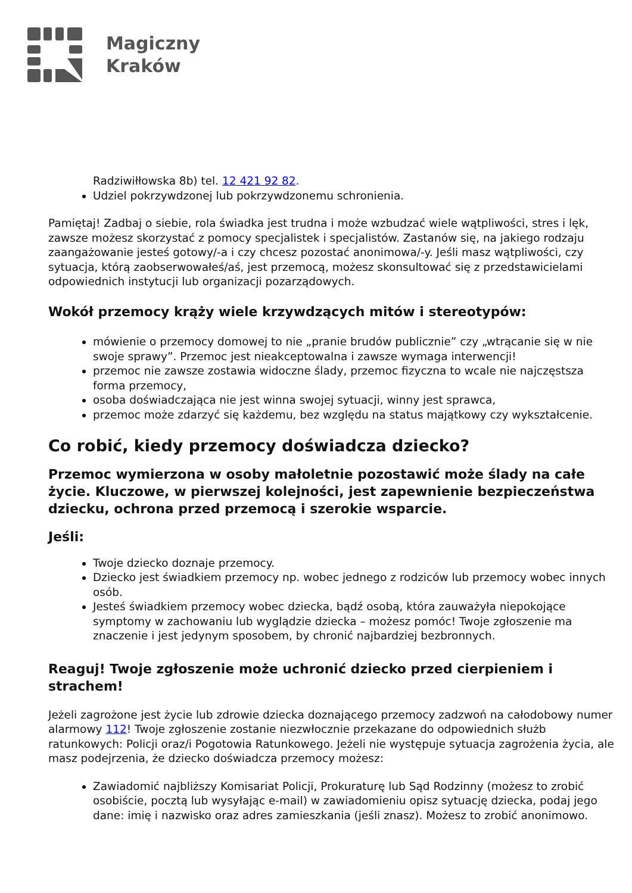Magiczny
Kraków
Radziwiłłowska 8b) tel. 12 421 92 82.
Udziel pokrzywdzonej lub pokrzywdzonemu schronienia.
Pamiętaj! Zadbaj o siebie, rola świadka jest trudna i może wzbudzać wiele wątpliwości, stres i lęk, zawsze możesz skorzystać z pomocy specjalistek i specjalistów. Zastanów się, na jakiego rodzaju zaangażowanie jesteś gotowy/-a i czy chcesz pozostać anonimowa/-y. Jeśli masz wątpliwości, czy sytuacja, którą zaobserwowałeś/aś, jest przemocą, możesz skonsultować się z przedstawicielami odpowiednich instytucji lub organizacji pozarządowych.
Wokół przemocy krąży wiele krzywdzących mitów i stereotypów:
mówienie o przemocy domowej to nie „pranie brudów publicznie” czy „wtrącanie się w nie swoje sprawy”. Przemoc jest nieakceptowalna i zawsze wymaga interwencji!
przemoc nie zawsze zostawia widoczne ślady, przemoc fizyczna to wcale nie najczęstsza forma przemocy,
osoba doświadczająca nie jest winna swojej sytuacji, winny jest sprawca,
przemoc może zdarzyć się każdemu, bez względu na status majątkowy czy wykształcenie.
Co robić, kiedy przemocy doświadcza dziecko?
Przemoc wymierzona w osoby małoletnie pozostawić może ślady na całe życie. Kluczowe, w pierwszej kolejności, jest zapewnienie bezpieczeństwa dziecku, ochrona przed przemocą i szerokie wsparcie.
Jeśli:
Twoje dziecko doznaje przemocy.
Dziecko jest świadkiem przemocy np. wobec jednego z rodziców lub przemocy wobec innych osób.
Jesteś świadkiem przemocy wobec dziecka, bądź osobą, która zauważyła niepokojące symptomy w zachowaniu lub wyglądzie dziecka – możesz pomóc! Twoje zgłoszenie ma znaczenie i jest jedynym sposobem, by chronić najbardziej bezbronnych.
Reaguj! Twoje zgłoszenie może uchronić dziecko przed cierpieniem i strachem!
Jeżeli zagrożone jest życie lub zdrowie dziecka doznającego przemocy zadzwoń na całodobowy numer alarmowy 112! Twoje zgłoszenie zostanie niezwłocznie przekazane do odpowiednich służb ratunkowych: Policji oraz/i Pogotowia Ratunkowego. Jeżeli nie występuje sytuacja zagrożenia życia, ale masz podejrzenia, że dziecko doświadcza przemocy możesz:
Zawiadomić najbliższy Komisariat Policji, Prokuraturę lub Sąd Rodzinny (możesz to zrobić osobiście, pocztą lub wysyłając e-mail) w zawiadomieniu opisz sytuację dziecka, podaj jego dane: imię i nazwisko oraz adres zamieszkania (jeśli znasz). Możesz to zrobić anonimowo.